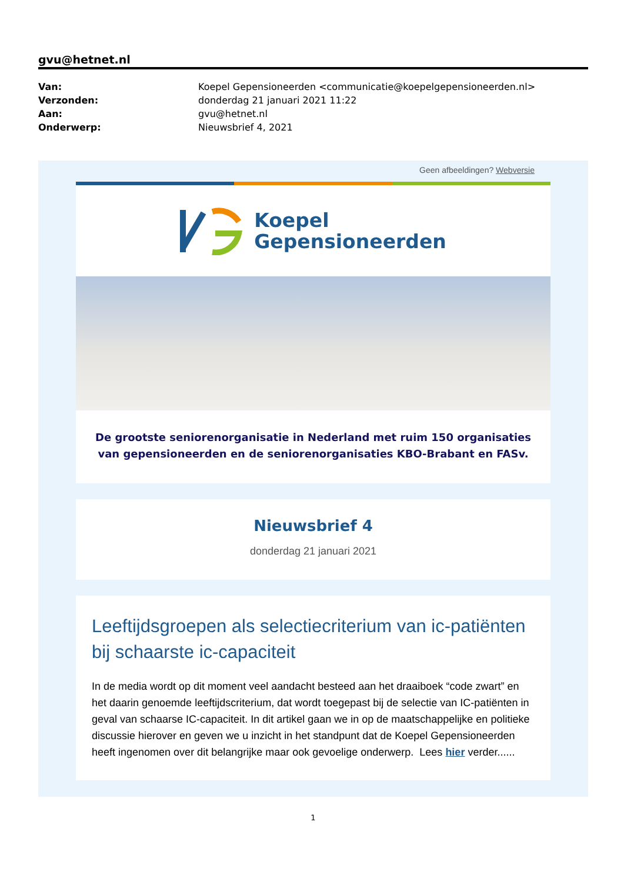gvu@hetnet.nl
| Van: | Koepel Gepensioneerden <communicatie@koepelgepensioneerden.nl> |
| Verzonden: | donderdag 21 januari 2021 11:22 |
| Aan: | gvu@hetnet.nl |
| Onderwerp: | Nieuwsbrief 4, 2021 |
Geen afbeeldingen? Webversie
Koepel
Gepensioneerden
De grootste seniorenorganisatie in Nederland met ruim 150 organisaties van gepensioneerden en de seniorenorganisaties KBO-Brabant en FASv.
Nieuwsbrief 4
donderdag 21 januari 2021
Leeftijdsgroepen als selectiecriterium van ic-patiënten bij schaarste ic-capaciteit
In de media wordt op dit moment veel aandacht besteed aan het draaiboek “code zwart” en het daarin genoemde leeftijdscriterium, dat wordt toegepast bij de selectie van IC-patiënten in geval van schaarse IC-capaciteit. In dit artikel gaan we in op de maatschappelijke en politieke discussie hierover en geven we u inzicht in het standpunt dat de Koepel Gepensioneerden heeft ingenomen over dit belangrijke maar ook gevoelige onderwerp. Lees hier verder......
1